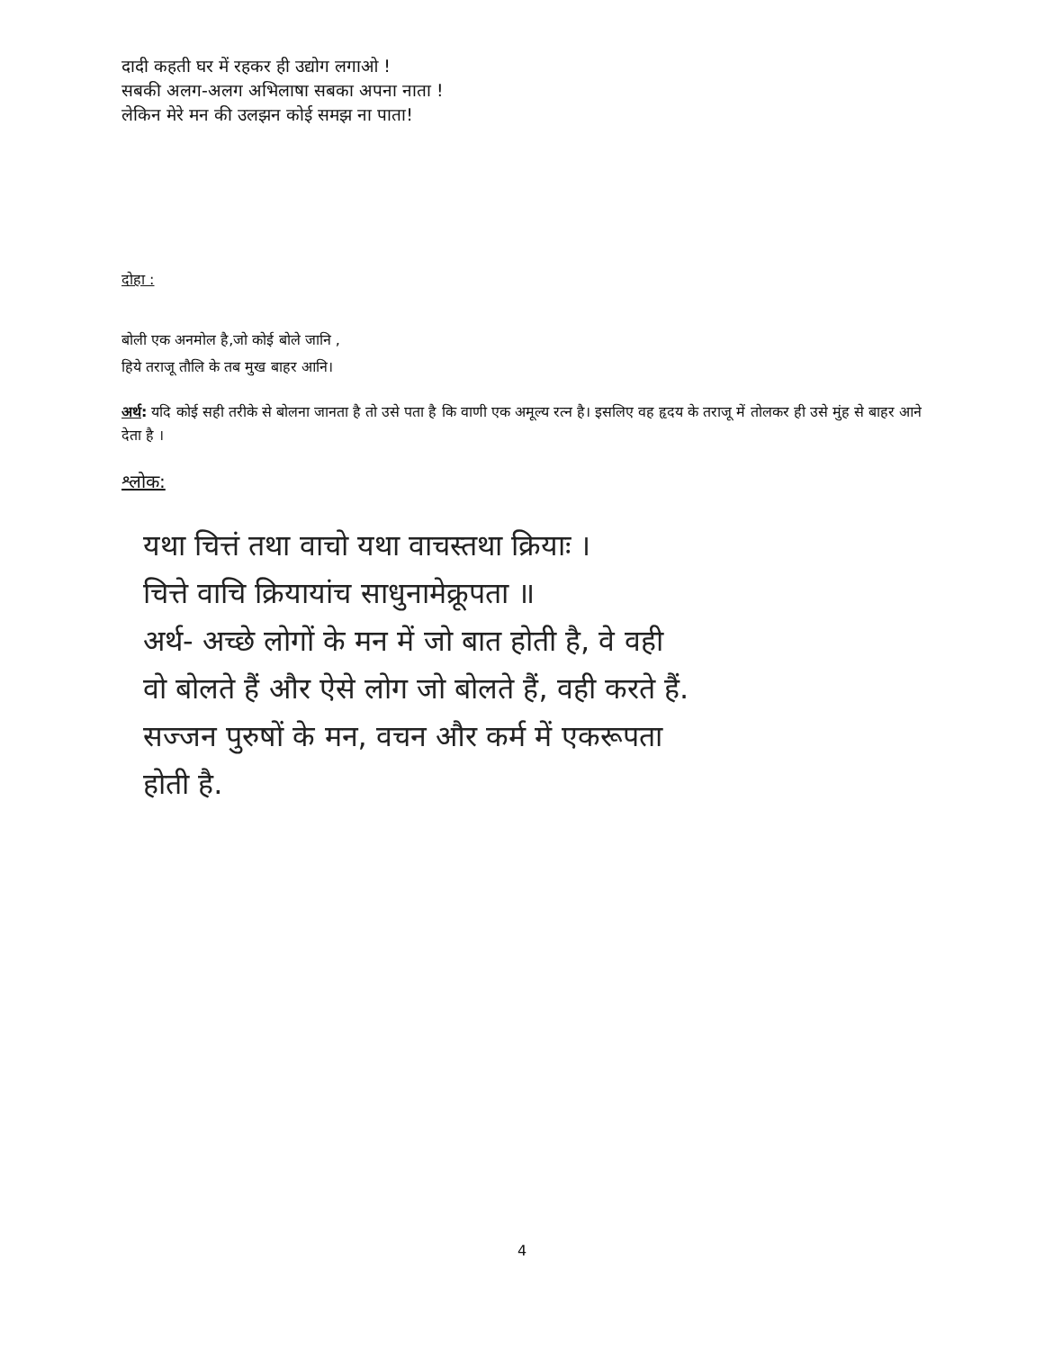दादी कहती घर में रहकर ही उद्योग लगाओ !
सबकी अलग-अलग अभिलाषा सबका अपना नाता !
लेकिन मेरे मन की उलझन कोई समझ ना पाता!
दोहा :
बोली एक अनमोल है,जो कोई बोले जानि ,
हिये तराजू तौलि के तब मुख बाहर आनि।
अर्थ: यदि कोई सही तरीके से बोलना जानता है तो उसे पता है कि वाणी एक अमूल्य रत्न है। इसलिए वह हृदय के तराजू में तोलकर ही उसे मुंह से बाहर आने देता है ।
श्लोक:
यथा चित्तं तथा वाचो यथा वाचस्तथा क्रियाः ।
चित्ते वाचि क्रियायांच साधुनामेक्रूपता ॥
अर्थ- अच्छे लोगों के मन में जो बात होती है, वे वही
वो बोलते हैं और ऐसे लोग जो बोलते हैं, वही करते हैं.
सज्जन पुरुषों के मन, वचन और कर्म में एकरूपता
होती है.
4